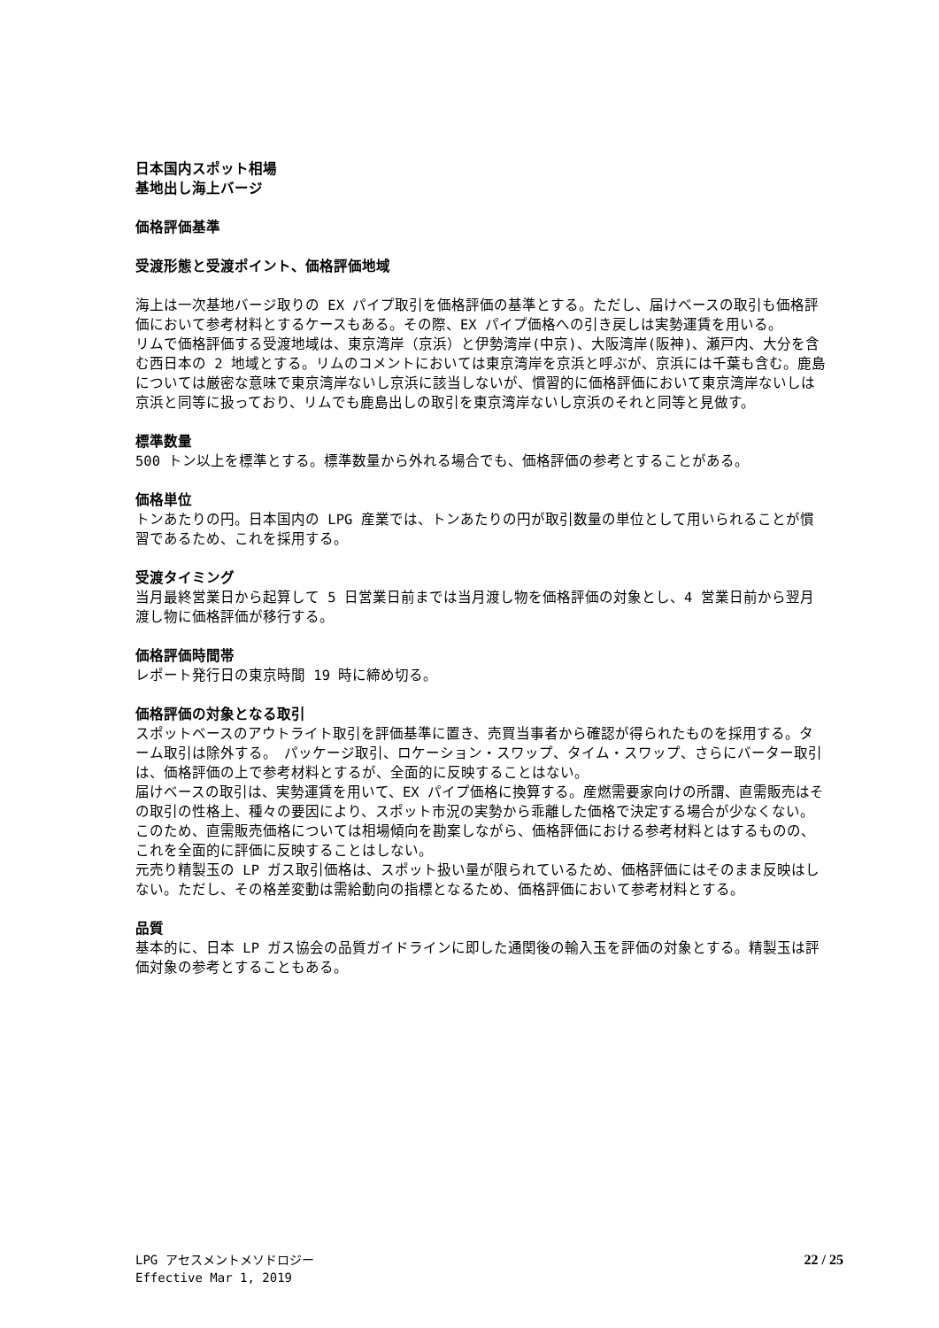日本国内スポット相場
基地出し海上バージ
価格評価基準
受渡形態と受渡ポイント、価格評価地域
海上は一次基地バージ取りの EX パイプ取引を価格評価の基準とする。ただし、届けベースの取引も価格評価において参考材料とするケースもある。その際、EX パイプ価格への引き戻しは実勢運賃を用いる。
リムで価格評価する受渡地域は、東京湾岸（京浜）と伊勢湾岸(中京)、大阪湾岸(阪神)、瀬戸内、大分を含む西日本の 2 地域とする。リムのコメントにおいては東京湾岸を京浜と呼ぶが、京浜には千葉も含む。鹿島については厳密な意味で東京湾岸ないし京浜に該当しないが、慣習的に価格評価において東京湾岸ないしは京浜と同等に扱っており、リムでも鹿島出しの取引を東京湾岸ないし京浜のそれと同等と見做す。
標準数量
500 トン以上を標準とする。標準数量から外れる場合でも、価格評価の参考とすることがある。
価格単位
トンあたりの円。日本国内の LPG 産業では、トンあたりの円が取引数量の単位として用いられることが慣習であるため、これを採用する。
受渡タイミング
当月最終営業日から起算して 5 日営業日前までは当月渡し物を価格評価の対象とし、4 営業日前から翌月渡し物に価格評価が移行する。
価格評価時間帯
レポート発行日の東京時間 19 時に締め切る。
価格評価の対象となる取引
スポットベースのアウトライト取引を評価基準に置き、売買当事者から確認が得られたものを採用する。ターム取引は除外する。　パッケージ取引、ロケーション・スワップ、タイム・スワップ、さらにバーター取引は、価格評価の上で参考材料とするが、全面的に反映することはない。
届けベースの取引は、実勢運賃を用いて、EX パイプ価格に換算する。産燃需要家向けの所謂、直需販売はその取引の性格上、種々の要因により、スポット市況の実勢から乖離した価格で決定する場合が少なくない。このため、直需販売価格については相場傾向を勘案しながら、価格評価における参考材料とはするものの、これを全面的に評価に反映することはしない。
元売り精製玉の LP ガス取引価格は、スポット扱い量が限られているため、価格評価にはそのまま反映はしない。ただし、その格差変動は需給動向の指標となるため、価格評価において参考材料とする。
品質
基本的に、日本 LP ガス協会の品質ガイドラインに即した通関後の輸入玉を評価の対象とする。精製玉は評価対象の参考とすることもある。
LPG アセスメントメソドロジー
Effective Mar 1, 2019
22 / 25